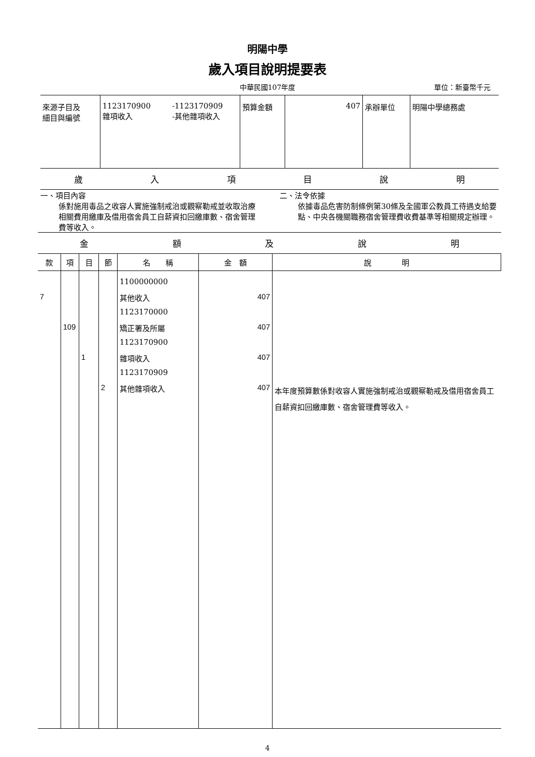明陽中學
歲入項目說明提要表
中華民國107年度
單位：新臺幣千元
| 來源子目及 細目與編號 | 1123170900 雜項收入 | -1123170909 -其他雜項收入 | 預算金額 | 407 | 承辦單位 | 明陽中學總務處 |
歲入項目說明
一、項目內容
係對施用毒品之收容人實施強制戒治或觀察勒戒並收取治療相關費用繳庫及借用宿舍員工自薪資扣回繳庫數、宿舍管理費等收入。
二、法令依據
依據毒品危害防制條例第30條及全國軍公教員工待遇支給要點、中央各機關職務宿舍管理費收費基準等相關規定辦理。
金額及說明
| 款 | 項 | 目 | 節 | 名 稱 | 金 額 | 說 明 |
| --- | --- | --- | --- | --- | --- | --- |
| | | | | 1100000000 | | |
| 7 | | | | 其他收入 | 407 | |
| | | | | 1123170000 | | |
| | 109 | | | 矯正署及所屬 | 407 | |
| | | | | 1123170900 | | |
| | | 1 | | 雜項收入 | 407 | |
| | | | | 1123170909 | | |
| | | | 2 | 其他雜項收入 | 407 | 本年度預算數係對收容人實施強制戒治或觀察勒戒及借用宿舍員工自薪資扣回繳庫數、宿舍管理費等收入。 |
4